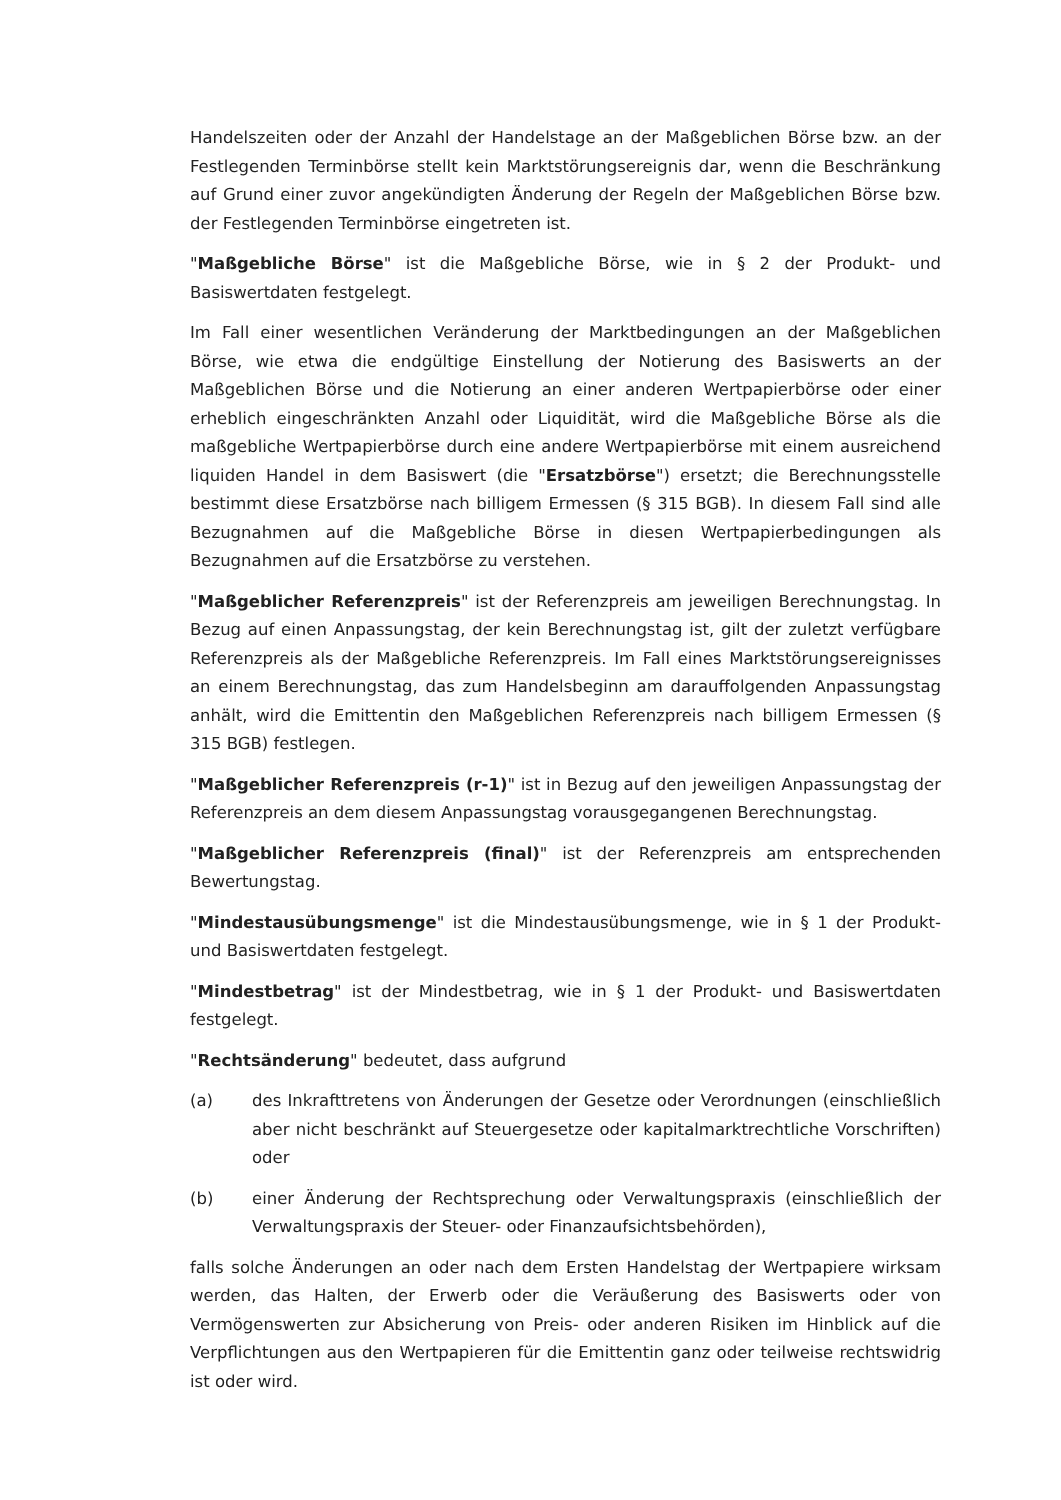Handelszeiten oder der Anzahl der Handelstage an der Maßgeblichen Börse bzw. an der Festlegenden Terminbörse stellt kein Marktstörungsereignis dar, wenn die Beschränkung auf Grund einer zuvor angekündigten Änderung der Regeln der Maßgeblichen Börse bzw. der Festlegenden Terminbörse eingetreten ist.
"Maßgebliche Börse" ist die Maßgebliche Börse, wie in § 2 der Produkt- und Basiswertdaten festgelegt.
Im Fall einer wesentlichen Veränderung der Marktbedingungen an der Maßgeblichen Börse, wie etwa die endgültige Einstellung der Notierung des Basiswerts an der Maßgeblichen Börse und die Notierung an einer anderen Wertpapierbörse oder einer erheblich eingeschränkten Anzahl oder Liquidität, wird die Maßgebliche Börse als die maßgebliche Wertpapierbörse durch eine andere Wertpapierbörse mit einem ausreichend liquiden Handel in dem Basiswert (die "Ersatzbörse") ersetzt; die Berechnungsstelle bestimmt diese Ersatzbörse nach billigem Ermessen (§ 315 BGB). In diesem Fall sind alle Bezugnahmen auf die Maßgebliche Börse in diesen Wertpapierbedingungen als Bezugnahmen auf die Ersatzbörse zu verstehen.
"Maßgeblicher Referenzpreis" ist der Referenzpreis am jeweiligen Berechnungstag. In Bezug auf einen Anpassungstag, der kein Berechnungstag ist, gilt der zuletzt verfügbare Referenzpreis als der Maßgebliche Referenzpreis. Im Fall eines Marktstörungsereignisses an einem Berechnungstag, das zum Handelsbeginn am darauffolgenden Anpassungstag anhält, wird die Emittentin den Maßgeblichen Referenzpreis nach billigem Ermessen (§ 315 BGB) festlegen.
"Maßgeblicher Referenzpreis (r-1)" ist in Bezug auf den jeweiligen Anpassungstag der Referenzpreis an dem diesem Anpassungstag vorausgegangenen Berechnungstag.
"Maßgeblicher Referenzpreis (final)" ist der Referenzpreis am entsprechenden Bewertungstag.
"Mindestausübungsmenge" ist die Mindestausübungsmenge, wie in § 1 der Produkt- und Basiswertdaten festgelegt.
"Mindestbetrag" ist der Mindestbetrag, wie in § 1 der Produkt- und Basiswertdaten festgelegt.
"Rechtsänderung" bedeutet, dass aufgrund
(a) des Inkrafttretens von Änderungen der Gesetze oder Verordnungen (einschließlich aber nicht beschränkt auf Steuergesetze oder kapitalmarktrechtliche Vorschriften) oder
(b) einer Änderung der Rechtsprechung oder Verwaltungspraxis (einschließlich der Verwaltungspraxis der Steuer- oder Finanzaufsichtsbehörden),
falls solche Änderungen an oder nach dem Ersten Handelstag der Wertpapiere wirksam werden, das Halten, der Erwerb oder die Veräußerung des Basiswerts oder von Vermögenswerten zur Absicherung von Preis- oder anderen Risiken im Hinblick auf die Verpflichtungen aus den Wertpapieren für die Emittentin ganz oder teilweise rechtswidrig ist oder wird.